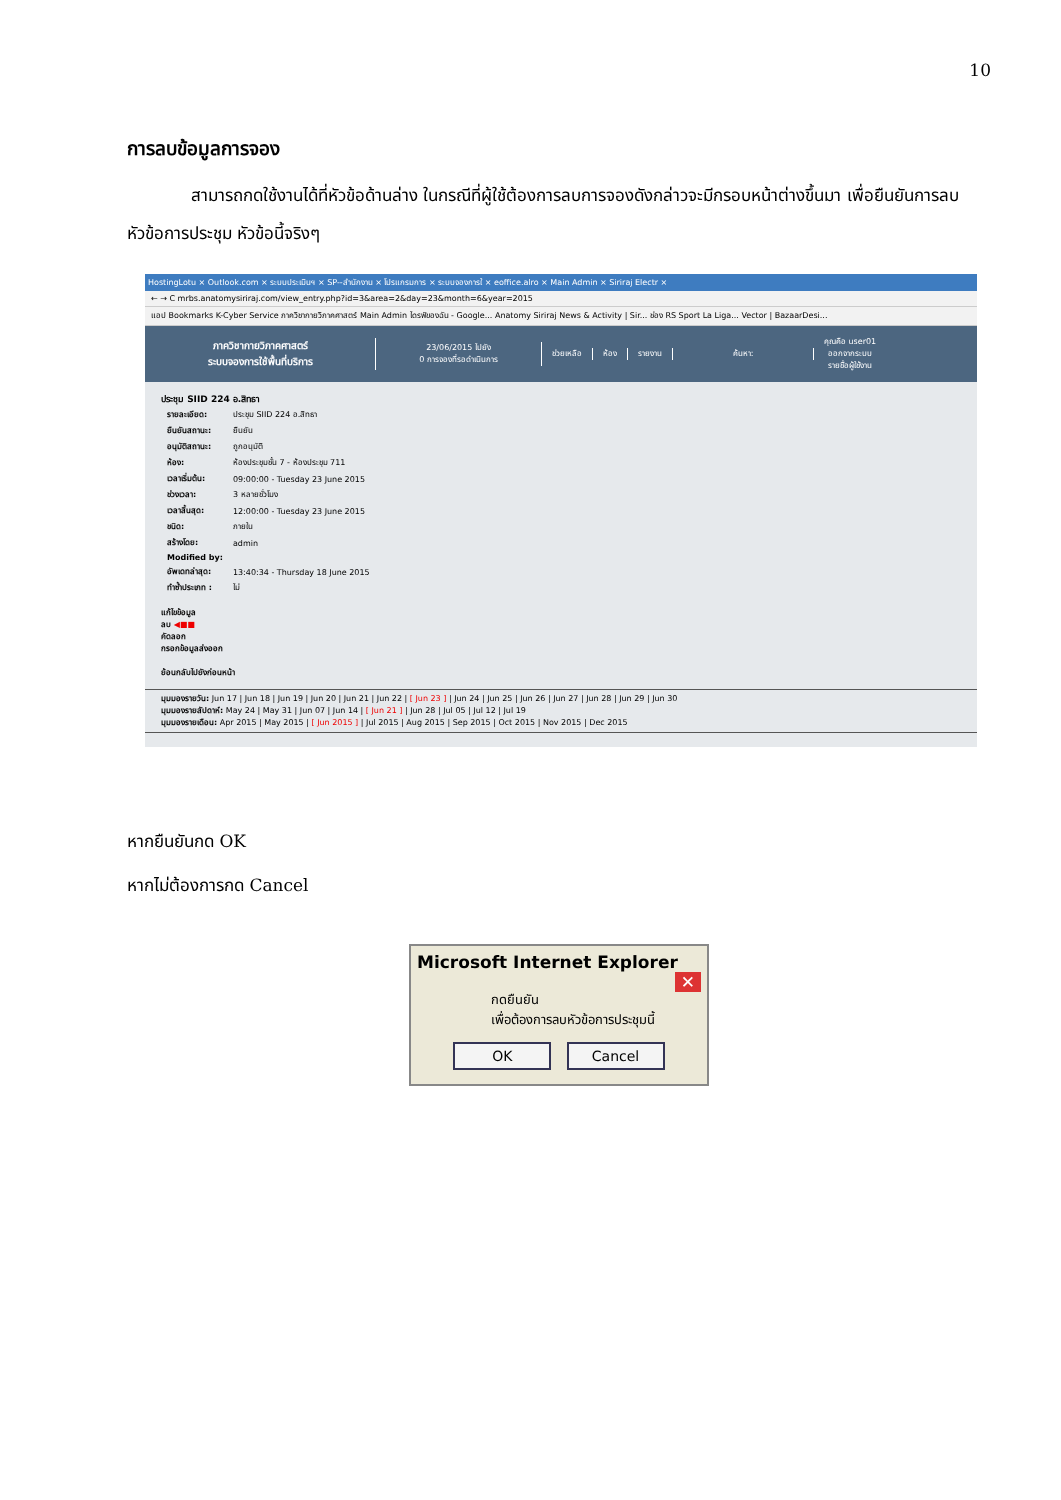10
การลบข้อมูลการจอง
สามารถกดใช้งานได้ที่หัวข้อด้านล่าง ในกรณีที่ผู้ใช้ต้องการลบการจองดังกล่าวจะมีกรอบหน้าต่างขึ้นมา เพื่อยืนยันการลบหัวข้อการประชุม หัวข้อนี้จริงๆ
HostingLotu × Outlook.com × ระบบประเมินฯ × SP--สำนักงาน × โปรแกรมการ × ระบบจองการใ × eoffice.alro × Main Admin × Siriraj Electr ×
← → C mrbs.anatomysiriraj.com/view_entry.php?id=3&area=2&day=23&month=6&year=2015
แอป Bookmarks K-Cyber Service ภาควิชากายวิภาคศาสตร์ Main Admin ไดรฟ์ของฉัน - Google... Anatomy Siriraj News & Activity | Sir... ช่อง RS Sport La Liga... Vector | BazaarDesi...
ภาควิชากายวิภาคศาสตร์
ระบบจองการใช้พื้นที่บริการ
23/06/2015 ไปยัง
0 การจองที่รอดำเนินการ
ช่วยเหลือ ห้อง รายงาน ค้นหา:
คุณคือ user01
ออกจากระบบ
รายชื่อผู้ใช้งาน
ประชุม SIID 224 อ.สิทธา
| รายละเอียด: | ประชุม SIID 224 อ.สิทธา |
| ยืนยันสถานะ: | ยืนยัน |
| อนุมัติสถานะ: | ถูกอนุมัติ |
| ห้อง: | ห้องประชุมชั้น 7 - ห้องประชุม 711 |
| เวลาเริ่มต้น: | 09:00:00 - Tuesday 23 June 2015 |
| ช่วงเวลา: | 3 หลายชั่วโมง |
| เวลาสิ้นสุด: | 12:00:00 - Tuesday 23 June 2015 |
| ชนิด: | ภายใน |
| สร้างโดย: | admin |
| Modified by: | |
| อัพเดทล่าสุด: | 13:40:34 - Thursday 18 June 2015 |
| ทำซ้ำประเภท : | ไม่ |
แก้ไขข้อมูล
ลบ ◀■■
คัดลอก
กรอกข้อมูลส่งออก
ย้อนกลับไปยังก่อนหน้า
มุมมองรายวัน: Jun 17 | Jun 18 | Jun 19 | Jun 20 | Jun 21 | Jun 22 | [ Jun 23 ] | Jun 24 | Jun 25 | Jun 26 | Jun 27 | Jun 28 | Jun 29 | Jun 30
มุมมองรายสัปดาห์: May 24 | May 31 | Jun 07 | Jun 14 | [ Jun 21 ] | Jun 28 | Jul 05 | Jul 12 | Jul 19
มุมมองรายเดือน: Apr 2015 | May 2015 | [ Jun 2015 ] | Jul 2015 | Aug 2015 | Sep 2015 | Oct 2015 | Nov 2015 | Dec 2015
หากยืนยันกด OK
หากไม่ต้องการกด Cancel
Microsoft Internet Explorer ✕
กดยืนยัน
เพื่อต้องการลบหัวข้อการประชุมนี้
OK Cancel